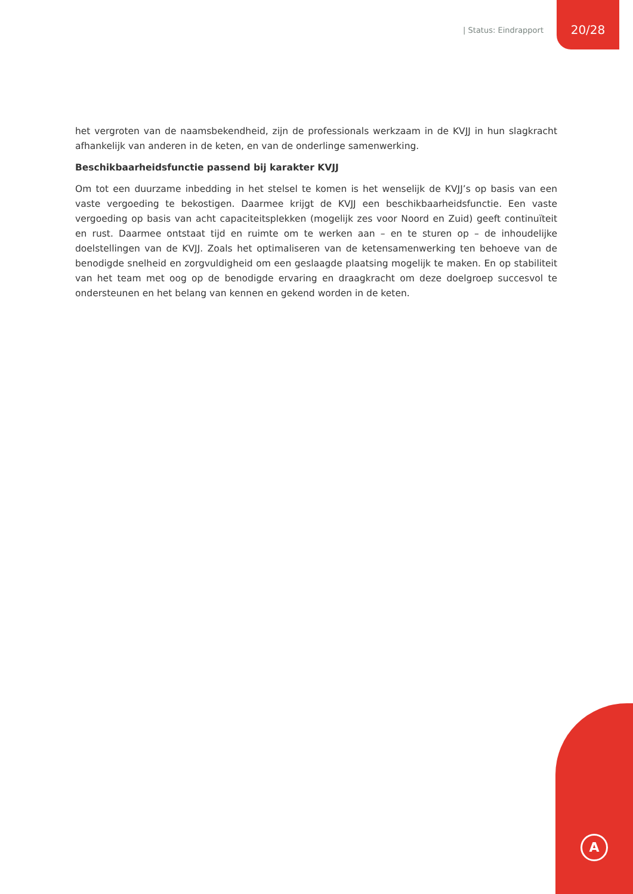| Status: Eindrapport 20/28
het vergroten van de naamsbekendheid, zijn de professionals werkzaam in de KVJJ in hun slagkracht afhankelijk van anderen in de keten, en van de onderlinge samenwerking.
Beschikbaarheidsfunctie passend bij karakter KVJJ
Om tot een duurzame inbedding in het stelsel te komen is het wenselijk de KVJJ’s op basis van een vaste vergoeding te bekostigen. Daarmee krijgt de KVJJ een beschikbaarheidsfunctie. Een vaste vergoeding op basis van acht capaciteitsplekken (mogelijk zes voor Noord en Zuid) geeft continuïteit en rust. Daarmee ontstaat tijd en ruimte om te werken aan – en te sturen op – de inhoudelijke doelstellingen van de KVJJ. Zoals het optimaliseren van de ketensamenwerking ten behoeve van de benodigde snelheid en zorgvuldigheid om een geslaagde plaatsing mogelijk te maken. En op stabiliteit van het team met oog op de benodigde ervaring en draagkracht om deze doelgroep succesvol te ondersteunen en het belang van kennen en gekend worden in de keten.
A